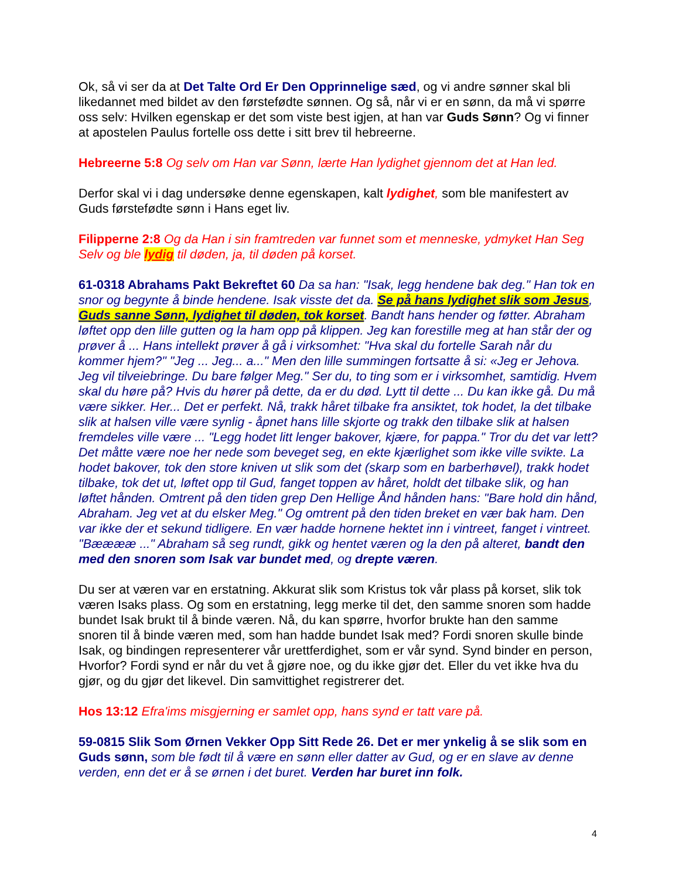Ok, så vi ser da at Det Talte Ord Er Den Opprinnelige sæd, og vi andre sønner skal bli likedannet med bildet av den førstefødte sønnen. Og så, når vi er en sønn, da må vi spørre oss selv: Hvilken egenskap er det som viste best igjen, at han var Guds Sønn? Og vi finner at apostelen Paulus fortelle oss dette i sitt brev til hebreerne.
Hebreerne 5:8 Og selv om Han var Sønn, lærte Han lydighet gjennom det at Han led.
Derfor skal vi i dag undersøke denne egenskapen, kalt lydighet, som ble manifestert av Guds førstefødte sønn i Hans eget liv.
Filipperne 2:8 Og da Han i sin framtreden var funnet som et menneske, ydmyket Han Seg Selv og ble lydig til døden, ja, til døden på korset.
61-0318 Abrahams Pakt Bekreftet 60 Da sa han: "Isak, legg hendene bak deg." Han tok en snor og begynte å binde hendene. Isak visste det da. Se på hans lydighet slik som Jesus, Guds sanne Sønn, lydighet til døden, tok korset. Bandt hans hender og føtter. Abraham løftet opp den lille gutten og la ham opp på klippen. Jeg kan forestille meg at han står der og prøver å ... Hans intellekt prøver å gå i virksomhet: "Hva skal du fortelle Sarah når du kommer hjem?" "Jeg ... Jeg... a..." Men den lille summingen fortsatte å si: «Jeg er Jehova. Jeg vil tilveiebringe. Du bare følger Meg." Ser du, to ting som er i virksomhet, samtidig. Hvem skal du høre på? Hvis du hører på dette, da er du død. Lytt til dette ... Du kan ikke gå. Du må være sikker. Her... Det er perfekt. Nå, trakk håret tilbake fra ansiktet, tok hodet, la det tilbake slik at halsen ville være synlig - åpnet hans lille skjorte og trakk den tilbake slik at halsen fremdeles ville være ... "Legg hodet litt lenger bakover, kjære, for pappa." Tror du det var lett? Det måtte være noe her nede som beveget seg, en ekte kjærlighet som ikke ville svikte. La hodet bakover, tok den store kniven ut slik som det (skarp som en barberhøvel), trakk hodet tilbake, tok det ut, løftet opp til Gud, fanget toppen av håret, holdt det tilbake slik, og han løftet hånden. Omtrent på den tiden grep Den Hellige Ånd hånden hans: "Bare hold din hånd, Abraham. Jeg vet at du elsker Meg." Og omtrent på den tiden breket en vær bak ham. Den var ikke der et sekund tidligere. En vær hadde hornene hektet inn i vintreet, fanget i vintreet. "Bææææ ..." Abraham så seg rundt, gikk og hentet væren og la den på alteret, bandt den med den snoren som Isak var bundet med, og drepte væren.
Du ser at væren var en erstatning. Akkurat slik som Kristus tok vår plass på korset, slik tok væren Isaks plass. Og som en erstatning, legg merke til det, den samme snoren som hadde bundet Isak brukt til å binde væren. Nå, du kan spørre, hvorfor brukte han den samme snoren til å binde væren med, som han hadde bundet Isak med? Fordi snoren skulle binde Isak, og bindingen representerer vår urettferdighet, som er vår synd. Synd binder en person, Hvorfor? Fordi synd er når du vet å gjøre noe, og du ikke gjør det. Eller du vet ikke hva du gjør, og du gjør det likevel. Din samvittighet registrerer det.
Hos 13:12 Efra'ims misgjerning er samlet opp, hans synd er tatt vare på.
59-0815 Slik Som Ørnen Vekker Opp Sitt Rede 26. Det er mer ynkelig å se slik som en Guds sønn, som ble født til å være en sønn eller datter av Gud, og er en slave av denne verden, enn det er å se ørnen i det buret. Verden har buret inn folk.
4